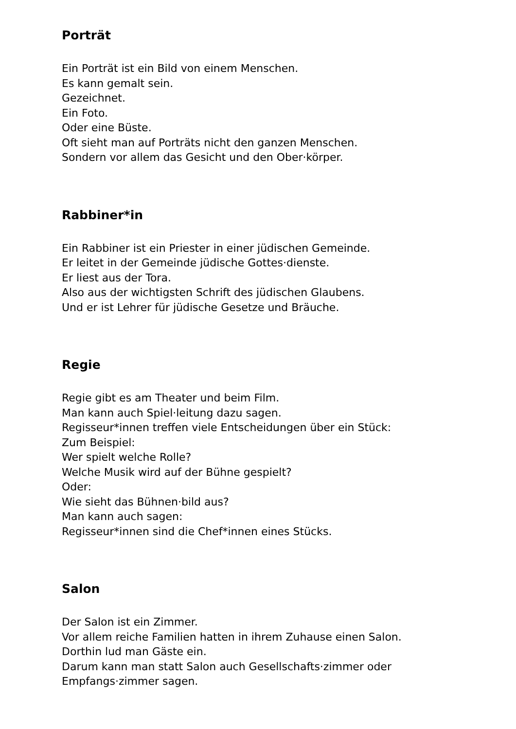Porträt
Ein Porträt ist ein Bild von einem Menschen.
Es kann gemalt sein.
Gezeichnet.
Ein Foto.
Oder eine Büste.
Oft sieht man auf Porträts nicht den ganzen Menschen.
Sondern vor allem das Gesicht und den Ober·körper.
Rabbiner*in
Ein Rabbiner ist ein Priester in einer jüdischen Gemeinde.
Er leitet in der Gemeinde jüdische Gottes·dienste.
Er liest aus der Tora.
Also aus der wichtigsten Schrift des jüdischen Glaubens.
Und er ist Lehrer für jüdische Gesetze und Bräuche.
Regie
Regie gibt es am Theater und beim Film.
Man kann auch Spiel·leitung dazu sagen.
Regisseur*innen treffen viele Entscheidungen über ein Stück:
Zum Beispiel:
Wer spielt welche Rolle?
Welche Musik wird auf der Bühne gespielt?
Oder:
Wie sieht das Bühnen·bild aus?
Man kann auch sagen:
Regisseur*innen sind die Chef*innen eines Stücks.
Salon
Der Salon ist ein Zimmer.
Vor allem reiche Familien hatten in ihrem Zuhause einen Salon.
Dorthin lud man Gäste ein.
Darum kann man statt Salon auch Gesellschafts·zimmer oder
Empfangs·zimmer sagen.